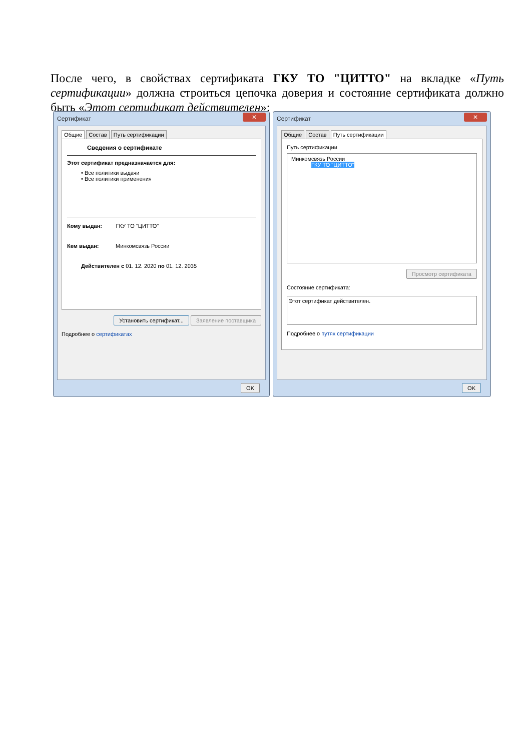После чего, в свойствах сертификата ГКУ ТО "ЦИТТО" на вкладке «Путь сертификации» должна строиться цепочка доверия и состояние сертификата должно быть «Этот сертификат действителен»:
Сертификат ✕
Общие Состав Путь сертификации
Сведения о сертификате
Этот сертификат предназначается для:
• Все политики выдачи
• Все политики применения
Кому выдан: ГКУ ТО "ЦИТТО"
Кем выдан: Минкомсвязь России
Действителен с 01. 12. 2020 по 01. 12. 2035
Установить сертификат... Заявление поставщика
Подробнее о сертификатах
OK
Сертификат ✕
Общие Состав Путь сертификации
Путь сертификации
Минкомсвязь России
ГКУ ТО "ЦИТТО"
Просмотр сертификата
Состояние сертификата:
Этот сертификат действителен.
Подробнее о путях сертификации
OK